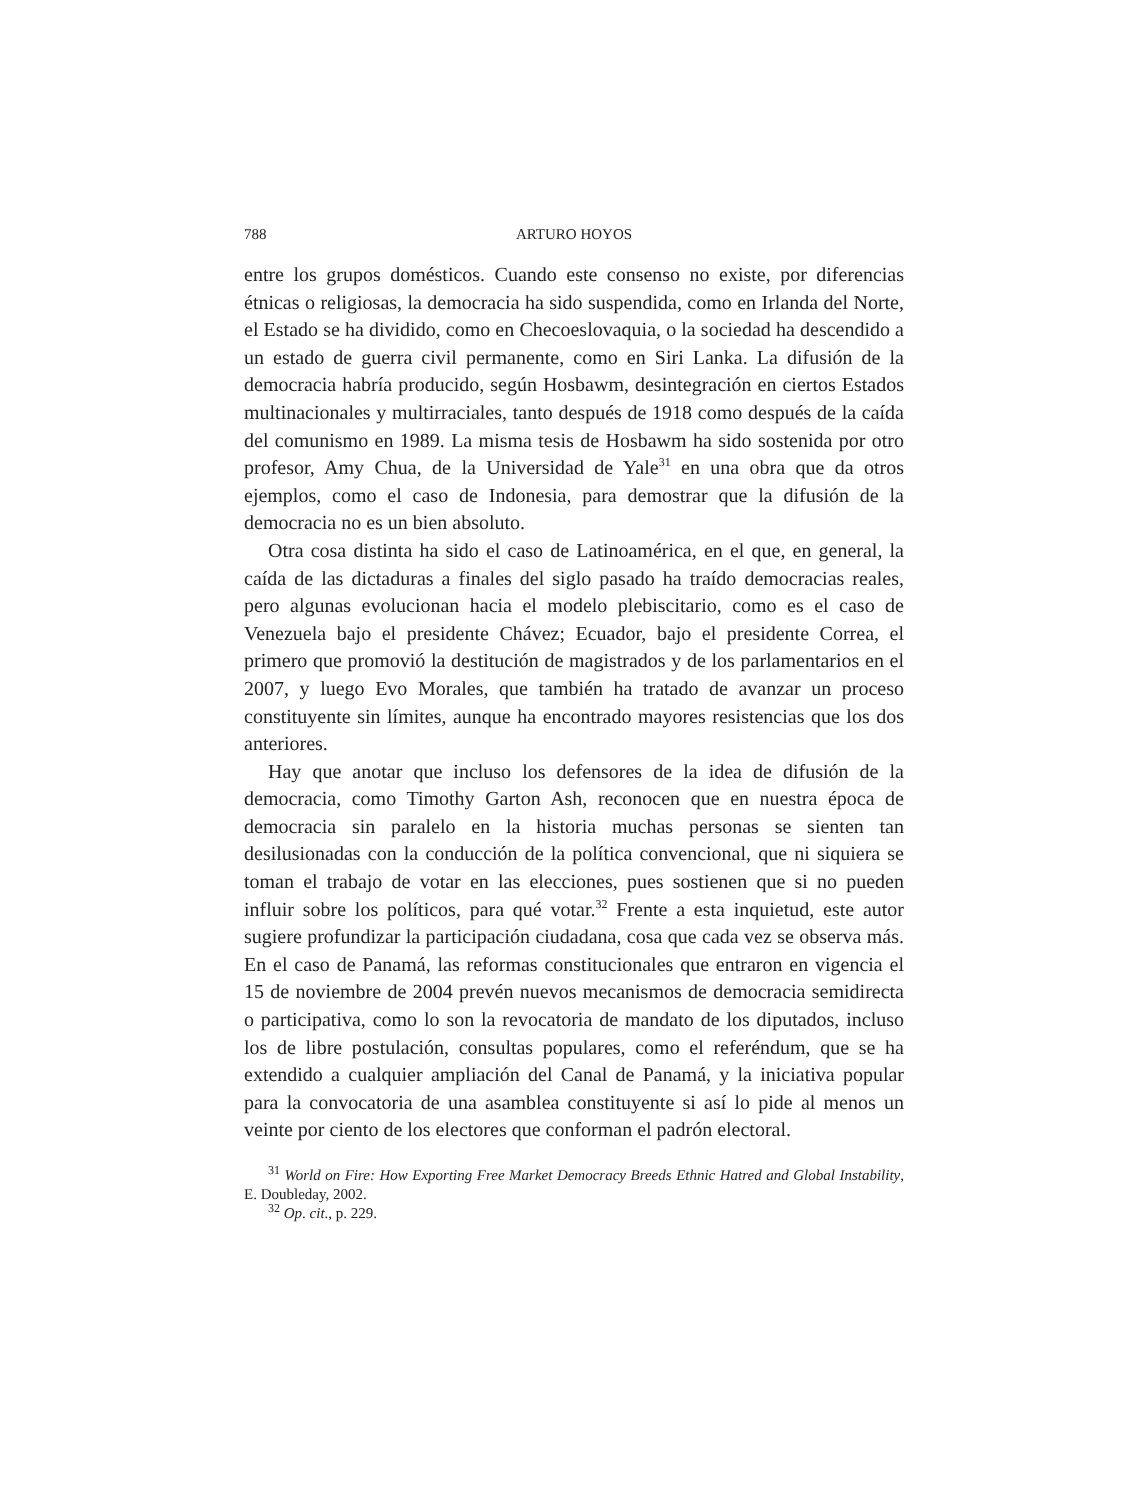788 ARTURO HOYOS
entre los grupos domésticos. Cuando este consenso no existe, por diferencias étnicas o religiosas, la democracia ha sido suspendida, como en Irlanda del Norte, el Estado se ha dividido, como en Checoeslovaquia, o la sociedad ha descendido a un estado de guerra civil permanente, como en Siri Lanka. La difusión de la democracia habría producido, según Hosbawm, desintegración en ciertos Estados multinacionales y multirraciales, tanto después de 1918 como después de la caída del comunismo en 1989. La misma tesis de Hosbawm ha sido sostenida por otro profesor, Amy Chua, de la Universidad de Yale<sup>31</sup> en una obra que da otros ejemplos, como el caso de Indonesia, para demostrar que la difusión de la democracia no es un bien absoluto.
Otra cosa distinta ha sido el caso de Latinoamérica, en el que, en general, la caída de las dictaduras a finales del siglo pasado ha traído democracias reales, pero algunas evolucionan hacia el modelo plebiscitario, como es el caso de Venezuela bajo el presidente Chávez; Ecuador, bajo el presidente Correa, el primero que promovió la destitución de magistrados y de los parlamentarios en el 2007, y luego Evo Morales, que también ha tratado de avanzar un proceso constituyente sin límites, aunque ha encontrado mayores resistencias que los dos anteriores.
Hay que anotar que incluso los defensores de la idea de difusión de la democracia, como Timothy Garton Ash, reconocen que en nuestra época de democracia sin paralelo en la historia muchas personas se sienten tan desilusionadas con la conducción de la política convencional, que ni siquiera se toman el trabajo de votar en las elecciones, pues sostienen que si no pueden influir sobre los políticos, para qué votar.<sup>32</sup> Frente a esta inquietud, este autor sugiere profundizar la participación ciudadana, cosa que cada vez se observa más. En el caso de Panamá, las reformas constitucionales que entraron en vigencia el 15 de noviembre de 2004 prevén nuevos mecanismos de democracia semidirecta o participativa, como lo son la revocatoria de mandato de los diputados, incluso los de libre postulación, consultas populares, como el referéndum, que se ha extendido a cualquier ampliación del Canal de Panamá, y la iniciativa popular para la convocatoria de una asamblea constituyente si así lo pide al menos un veinte por ciento de los electores que conforman el padrón electoral.
<sup>31</sup> World on Fire: How Exporting Free Market Democracy Breeds Ethnic Hatred and Global Instability, E. Doubleday, 2002.
<sup>32</sup> Op. cit., p. 229.